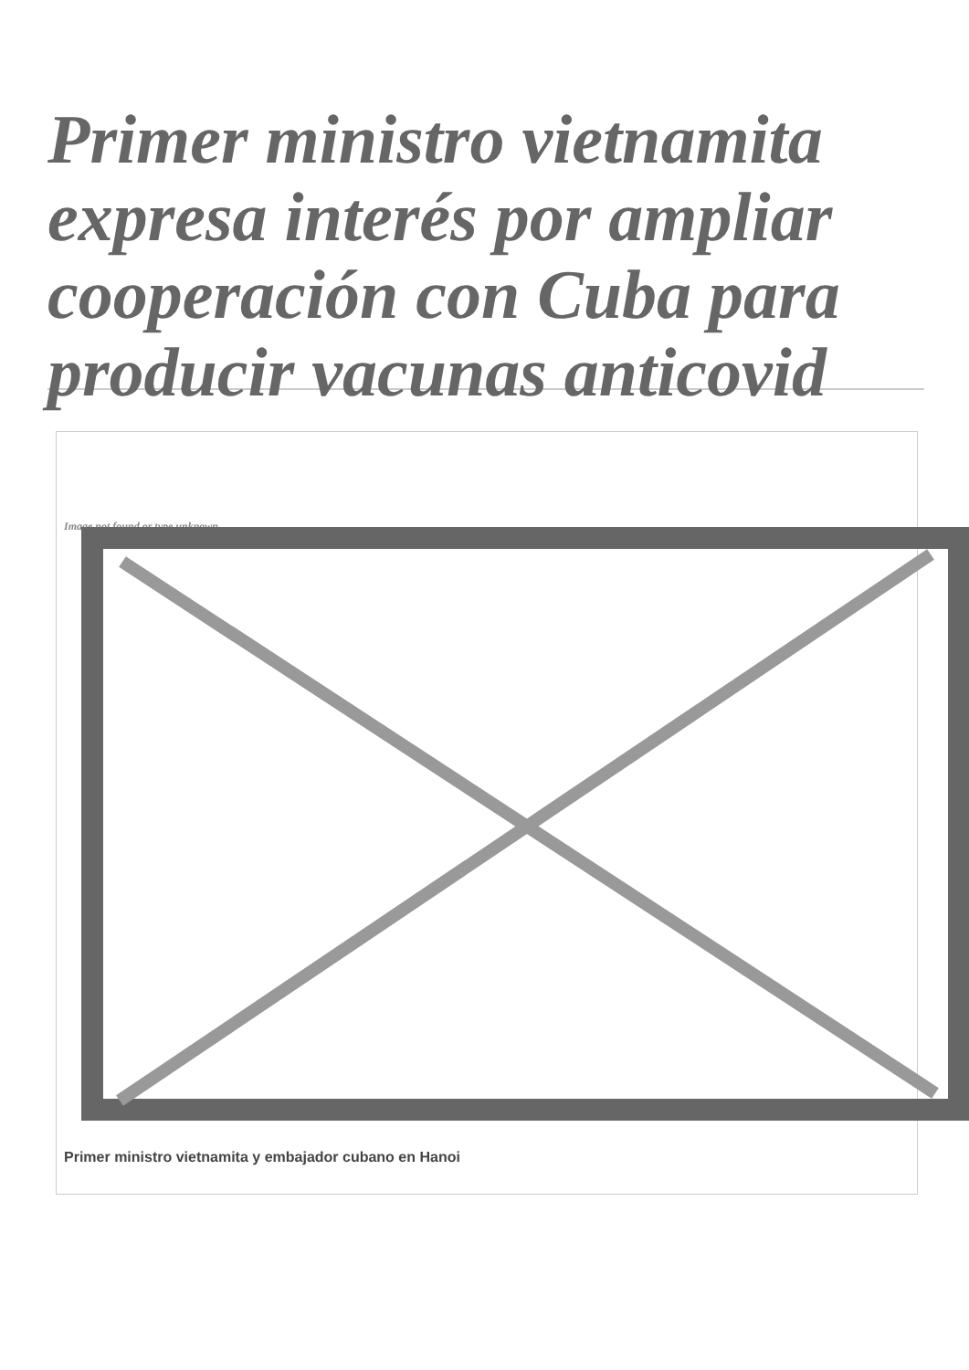Primer ministro vietnamita expresa interés por ampliar cooperación con Cuba para producir vacunas anticovid
Image not found or type unknown
Primer ministro vietnamita y embajador cubano en Hanoi